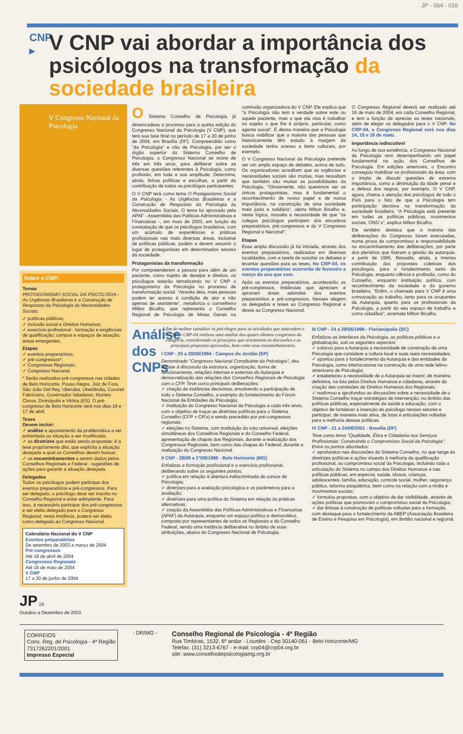JP - 064 - 016
CNP ▸
V CNP vai abordar a importância dos psicólogos na transformação da sociedade brasileira
V Congresso Nacional da Psicologia
Sobre o CNP:
Temas
PROTAGONISMO SOCIAL DA PSICOLOGIA - As Urgências Brasileiras e a Construção de Respostas da Psicologia às Necessidades Sociais:
✓ políticas públicas;
✓ inclusão social e Direitos Humanos;
✓ exercício profissional - formação e exigências de qualificação; campos e espaços de atuação; áreas emergentes.
Etapas
✓ eventos preparatórios;
✓ pré-congressos*;
✓ Congressos Regionais;
✓ Congresso Nacional.
* Serão realizados pré-congressos nas cidades de Belo Horizonte, Pouso Alegre, Juiz de Fora, São João Del Rey, Uberaba, Uberlândia, Coronel Fabriciano, Governador Valadares, Montes Claros, Divinópolis e Vitória (ES). O pré-congresso de Belo Horizonte será nos dias 16 e 17 de abril.
Teses
Devem incluir:
✓ análise e apontamento da problemática a ser enfrentada ou situação a ser modificada;
✓ as diretrizes que estão sendo propostas; é a tese propriamente dita, que explicita a situação desejada a qual os Conselhos devem buscar;
✓ os encaminhamentos a serem dados pelos Conselhos Regionais e Federal - sugestões de ações para garantir a situação desejada.
Delegados
Todos os psicólogos podem participar dos eventos preparatórios e pré-congressos. Para ser delegado, o psicólogo deve ser inscrito no Conselho Regional e estar adimplente. Para isso, é necessário participar dos pré-congressos e ser eleito delegado para o Congresso Regional; nesta instância, poderá ser eleito como delegado ao Congresso Nacional.
Calendário Nacional do V CNP
Eventos preparatórios
De setembro de 2003 a março de 2004
Pré-congressos
Até 18 de abril de 2004
Congressos Regionais
Até 16 de maio de 2004
V CNP
17 a 20 de junho de 2004
JP 16
Outubro a Dezembro de 2003
O Sistema Conselho de Psicologia já desencadeou o processo para a quinta edição do Congresso Nacional da Psicologia (V CNP), que terá sua fase final no período de 17 a 20 de junho de 2004, em Brasília (DF). Compreendido como "da Psicologia" e não de Psicologia, por ser o órgão superior do Sistema Conselho de Psicologia, o Congresso Nacional se reúne de três em três anos, para deliberar sobre as diversas questões referentes à Psicologia, como profissão, em toda a sua amplitude. Determina, ainda, linhas políticas e escolhas, a partir da contribuição de todos os psicólogos participantes.
O V CNP terá como tema O Protagonismo Social da Psicologia - As Urgências Brasileiras e a Construção de Respostas da Psicologia às Necessidades Sociais. O tema foi aprovado pela APAF - Assembléia das Políticas Administrativas e Financeiras -, em maio de 2003, em função da constatação de que os psicólogos brasileiros, com um acúmulo de experiências e práticas profissionais nas mais diversas áreas, inclusive de políticas públicas, podem e devem assumir o lugar de protagonistas em determinados setores da sociedade.
Protagonistas da transformação
Por compreenderem a pessoa para além de um paciente, como sujeito de desejos e direitos, os psicólogos estarão tematizando no V CNP o protagonismo da Psicologia no processo de transformação social. "Através dela, mais pessoas podem ter acesso à condição de ator e não apenas de assistente", metaforiza o conselheiro Milton Bicalho, que representa o Conselho Regional de Psicologia de Minas Gerais na comissão organizadora do V CNP. Ele explica que "a Psicologia não tem a verdade sobre este ou aquele paciente, mas o que ela visa é trabalhar no sujeito o que lhe é próprio, particular, como agente social". É dessa maneira que a Psicologia busca viabilizar que a maioria das pessoas que historicamente têm estado à margem da sociedade tenha acesso a bens culturais, por exemplo.
O V Congresso Nacional da Psicologia pretende ser um amplo espaço de debates, acima de tudo. Os organizadores acreditam que as urgências e necessidades sociais são muitas, mas ressaltam que também são muitas as possibilidades da Psicologia. "Obviamente, não queremos ser os únicos protagonistas, mas é fundamental o reconhecimento de nosso papel e de nossa importância, na construção de uma sociedade mais justa e solidária", alerta Milton Bicalho e, nesta lógica, ressalta a necessidade de que "os colegas psicólogos participem dos encontros preparatórios, pré-congressos e do V Congresso Regional e Nacional".
Etapas
Essa ampla discussão já foi iniciada, através dos eventos preparatórios, realizados em diversas localidades, com a tarefa de suscitar os debates e levantar questões para as teses. No CRP-04, os eventos preparatórios ocorrerão de fevereiro a março do ano que vem.
Após os eventos preparatórios, acontecerão os pré-congressos, instâncias que apreciam e aprovam teses advindas dos eventos preparatórios e pré-congressos. Nesses elegem os delegados e teses ao Congresso Regional e desse ao Congresso Nacional.
O Congresso Regional deverá ser realizado até 16 de maio de 2004, em cada Conselho Regional, e tem a função de apreciar as teses nacionais, além de eleger os delegados para o V CNP. No CRP-04, o Congresso Regional será nos dias 14, 15 e 16 de maio.
Importância indiscutível
Ao longo de sua existência, o Congresso Nacional da Psicologia vem desempenhando um papel fundamental na ação dos Conselhos de Psicologia. Em edições anteriores, o Encontro conseguiu mobilizar os profissionais da área, com o intuito de discutir questões de extrema importância, como a diminuição da idade penal e a defesa dos negros, por exemplo. O V CNP, agora, chama a atenção dos psicólogos de todo o País para o fato de que a Psicologia tem participação decisiva na transformação da sociedade brasileira. "A Psicologia está presente em todas as políticas públicas, movimentos sociais, ONG`s", explica Milton Bicalho.
Ele também destaca que a maioria das deliberações do Congresso foram executadas, numa prova do compromisso e responsabilidade no encaminhamento das deliberações, por parte dos plenários que fizeram a gestão da autarquia, a partir de 1995. Ressalta, ainda, a imensa contribuição das propostas coletivas dos psicólogos, para o fortalecimento tanto da Psicologia, enquanto ciência e profissão, como do Conselho, enquanto instituição política, com reconhecimento da sociedade e do governo brasileiro. "Enfim, o chamado para V CNP é uma convocação ao trabalho, tanto para os ocupantes da Autarquia, quanto para os profissionais da Psicologia, a partir do seu espaço de trabalho e como cidadãos", arremata Milton Bicalho.
Análise dos CNPs
A fim de melhor subsidiar os psicólogos para as atividades que antecedem o V CNP, o CRP-04 realizou uma análise dos quatro últimos congressos da categoria, considerando os princípios que orientaram as discussões e as principais propostas aprovadas, bem como seus encaminhamentos.
I CNP - 25 a 28/08/1994 - Campos do Jordão (SP)
Denominado "Congresso Nacional Constituinte da Psicologia", deu ênfase à discussão da estrutura, organização, forma de funcionamento, relações internas e externas da Autarquia e democratização das relações dos Conselhos Regionais de Psicologia com o CFP. Teve como principais deliberações:
✓ criação de instâncias decisórias, envolvendo a participação de todo o Sistema Conselho, a exemplo do fortalecimento do Fórum Nacional de Entidades da Psicologia;
✓ instituição do Congresso Nacional da Psicologia a cada três anos, com o objetivo de traçar as diretrizes políticas para o Sistema Conselho (CFP + CR's) e sendo precedido por pré-congressos regionais;
✓ eleições no Sistema, com instituição do voto universal, eleições simultâneas dos Conselhos Regionais e do Conselho Federal, apresentação de chapas dos Regionais, durante a realização dos Congressos Regionais, bem como das chapas do Federal, durante a realização do Congresso Nacional.
II CNP - 28/08 a 1º/09/1996 - Belo Horizonte (MG)
Enfatizou a formação profissional e o exercício profissional, deliberando sobre os seguintes pontos:
✓ política em relação à abertura indiscriminada de cursos de Psicologia;
✓ diretrizes para a avaliação psicológica e os parâmetros para a avaliação;
✓ diretrizes para uma política do Sistema em relação às práticas alternativas;
✓ criação da Assembléia das Políticas Administrativas e Financeiras (APAF) da Autarquia, enquanto um espaço político e democrático, composto por representantes de todos os Regionais e do Conselho Federal, sendo uma instância deliberativa no âmbito de suas atribuições, abaixo do Congresso Nacional de Psicologia.
III CNP - 24 a 28/06/1998 - Florianópolis (SC)
Enfatizou as interfaces da Psicologia, as políticas públicas e a globalização, sob os seguintes aspectos:
✓ colocou para a Autarquia a necessidade de construção de uma Psicologia que considere a cultura local e suas reais necessidades;
✓ apontou para o fortalecimento da Autarquia e das entidades da Psicologia, como interlocutoras na construção de uma rede latino-americana de Psicologia;
✓ estabeleceu a necessidade de a Autarquia se inserir, de maneira definitiva, na luta pelos Direitos Humanos e cidadania, através da criação das comissões de Direitos Humanos dos Regionais;
✓ reafirmou e aprofundou as discussões sobre a necessidade de o Sistema Conselho traçar estratégias de intervenção, no âmbito das políticas públicas, especialmente da saúde e educação, com o objetivo de fortalecer a inserção do psicólogo nesses setores e participar, de maneira mais ativa, de lutas e articulações voltadas para a melhoria dessas políticas.
IV CNP - 21 a 24/06/2001 - Brasília (DF)
Teve como tema "Qualidade, Ética e Cidadania nos Serviços Profissionais: Construindo o Compromisso Social da Psicologia". Entre os pontos abordados:
✓ aprofundou nas discussões do Sistema Conselho, no que tange às diretrizes políticas e ações visando à melhoria da qualificação profissional, ao compromisso social da Psicologia, incluindo toda a articulação do Sistema no campo dos Direitos Humanos e nas políticas públicas, em especial, saúde, idosos, crianças, adolescentes, família, educação, controle social, mulher, segurança pública, reforma psiquiátrica, bem como na relação com a mídia e movimentos sociais;
✓ formulou propostas, com o objetivo de dar visibilidade, através de ações políticas que promovam o compromisso social da Psicologia;
✓ dar ênfase à construção de políticas voltadas para a formação, com destaque para o fortalecimento da ABEP (Associação Brasileira de Ensino e Pesquisa em Psicologia), em âmbito nacional e regional.
CORREIOS
Cons. Reg. de Psicologia - 4ª Região
7317262201/2001
Impresso Especial
- DR/MG -
Conselho Regional de Psicologia - 4ª Região
Rua Timbiras, 1532, 6º andar - Lourdes - Cep 30140-061 - Belo Horizonte/MG
Telefax: (31) 3213-6767 - e-mail: crp04@crp04.org.br
site: www.conselhodepsicologiamg.org.br